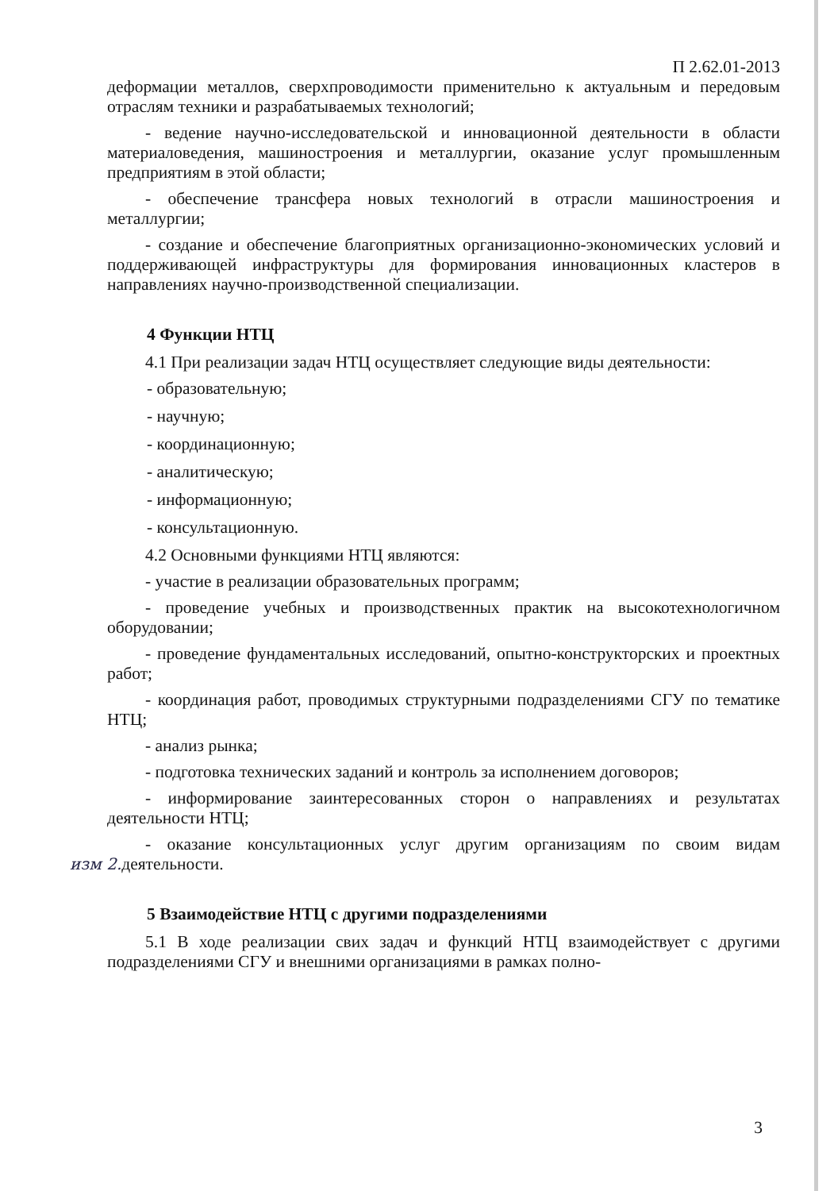П 2.62.01-2013
деформации металлов, сверхпроводимости применительно к актуальным и передовым отраслям техники и разрабатываемых технологий;
- ведение научно-исследовательской и инновационной деятельности в области материаловедения, машиностроения и металлургии, оказание услуг промышленным предприятиям в этой области;
- обеспечение трансфера новых технологий в отрасли машиностроения и металлургии;
- создание и обеспечение благоприятных организационно-экономических условий и поддерживающей инфраструктуры для формирования инновационных кластеров в направлениях научно-производственной специализации.
4 Функции НТЦ
4.1 При реализации задач НТЦ осуществляет следующие виды деятельности:
- образовательную;
- научную;
- координационную;
- аналитическую;
- информационную;
- консультационную.
4.2 Основными функциями НТЦ являются:
- участие в реализации образовательных программ;
- проведение учебных и производственных практик на высокотехнологичном оборудовании;
- проведение фундаментальных исследований, опытно-конструкторских и проектных работ;
- координация работ, проводимых структурными подразделениями СГУ по тематике НТЦ;
- анализ рынка;
- подготовка технических заданий и контроль за исполнением договоров;
- информирование заинтересованных сторон о направлениях и результатах деятельности НТЦ;
- оказание консультационных услуг другим организациям по своим видам деятельности. изм 2.
5 Взаимодействие НТЦ с другими подразделениями
5.1 В ходе реализации свих задач и функций НТЦ взаимодействует с другими подразделениями СГУ и внешними организациями в рамках полно-
3